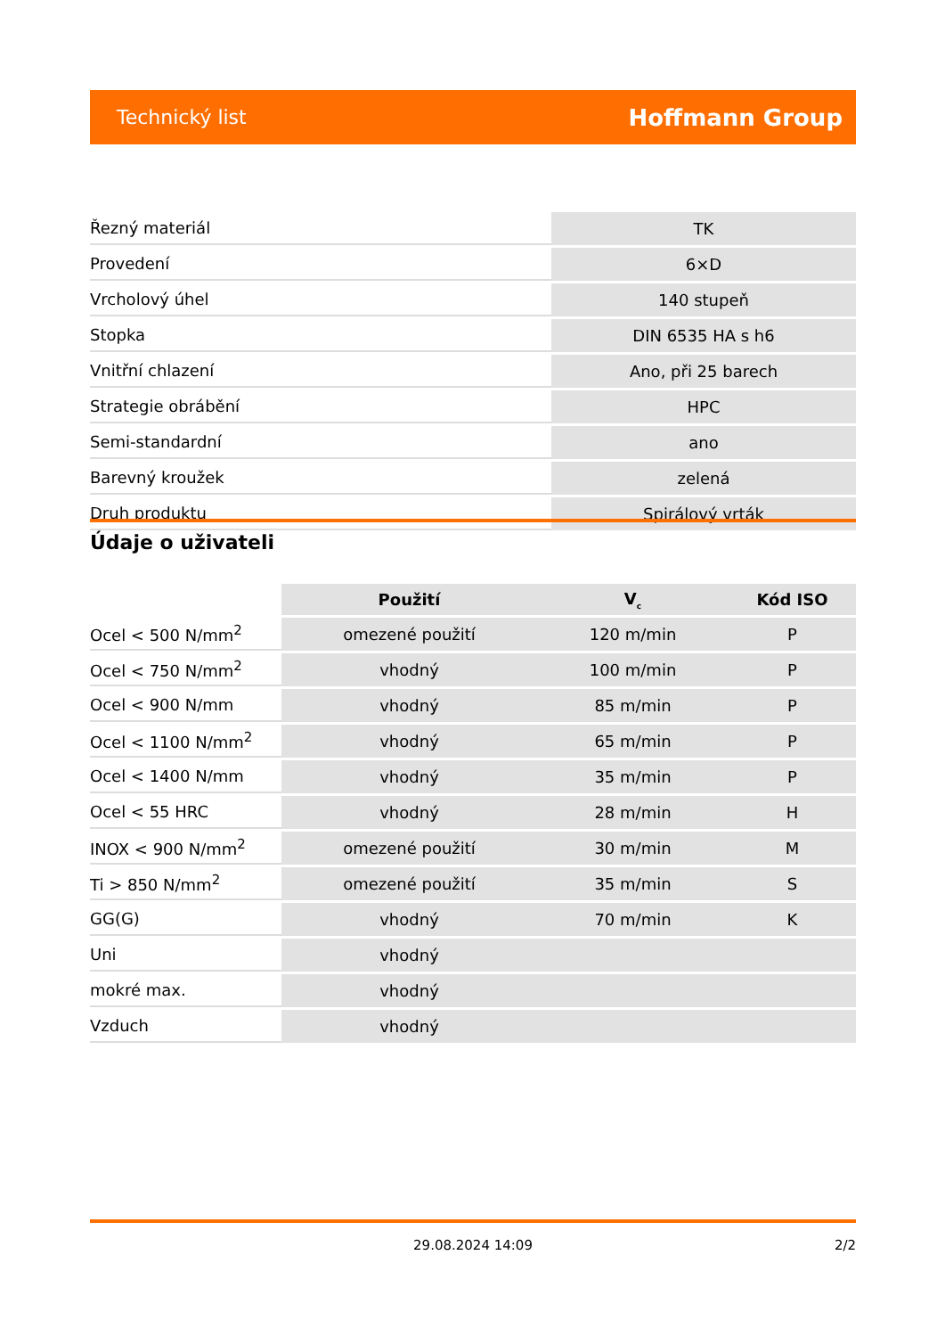Technický list Hoffmann Group
| Řezný materiál | TK |
| Provedení | 6×D |
| Vrcholový úhel | 140 stupeň |
| Stopka | DIN 6535 HA s h6 |
| Vnitřní chlazení | Ano, při 25 barech |
| Strategie obrábění | HPC |
| Semi-standardní | ano |
| Barevný kroužek | zelená |
| Druh produktu | Spirálový vrták |
Údaje o uživateli
| | Použití | V<sub>c</sub> | Kód ISO |
| --- | --- | --- | --- |
| Ocel < 500 N/mm<sup>2</sup> | omezené použití | 120 m/min | P |
| Ocel < 750 N/mm<sup>2</sup> | vhodný | 100 m/min | P |
| Ocel < 900 N/mm | vhodný | 85 m/min | P |
| Ocel < 1100 N/mm<sup>2</sup> | vhodný | 65 m/min | P |
| Ocel < 1400 N/mm | vhodný | 35 m/min | P |
| Ocel < 55 HRC | vhodný | 28 m/min | H |
| INOX < 900 N/mm<sup>2</sup> | omezené použití | 30 m/min | M |
| Ti > 850 N/mm<sup>2</sup> | omezené použití | 35 m/min | S |
| GG(G) | vhodný | 70 m/min | K |
| Uni | vhodný | | |
| mokré max. | vhodný | | |
| Vzduch | vhodný | | |
29.08.2024 14:09 2/2